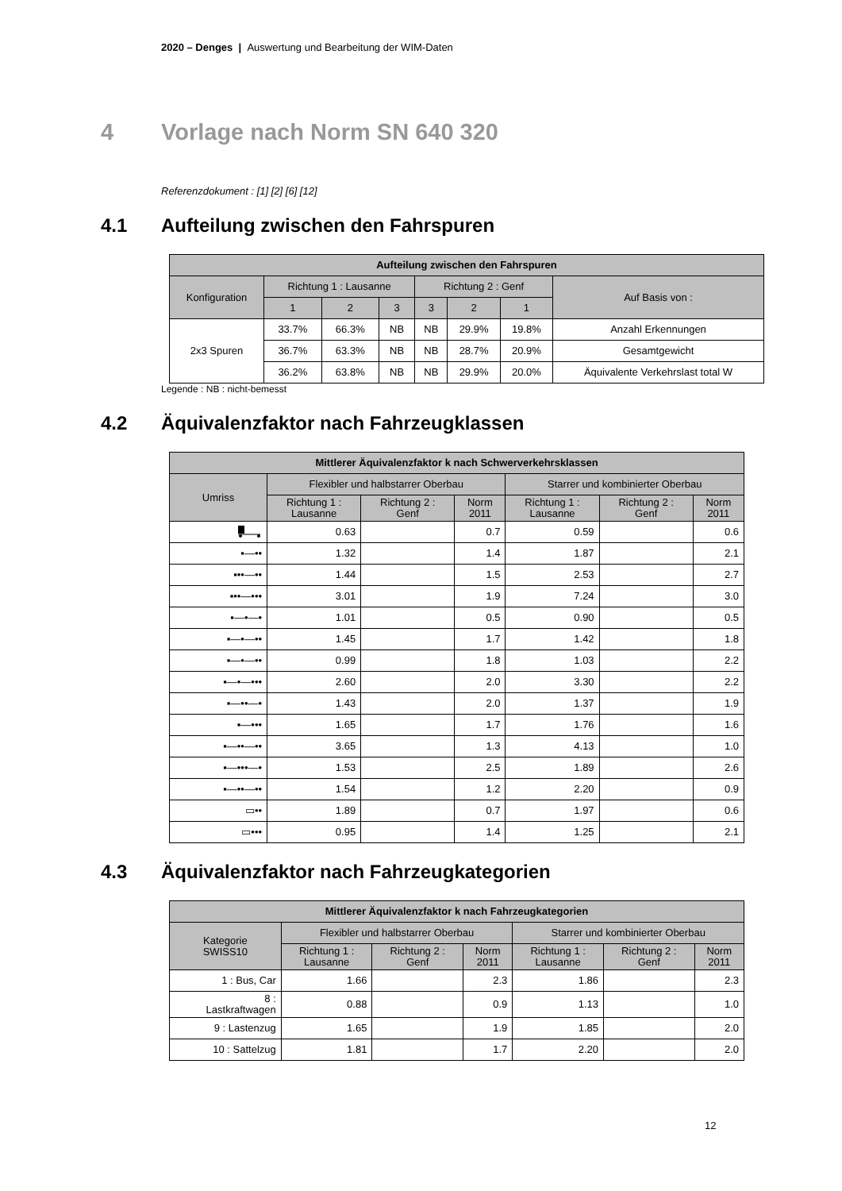2020 – Denges | Auswertung und Bearbeitung der WIM-Daten
4 Vorlage nach Norm SN 640 320
Referenzdokument : [1] [2] [6] [12]
4.1 Aufteilung zwischen den Fahrspuren
| Aufteilung zwischen den Fahrspuren | | | | | | | |
| --- | --- | --- | --- | --- | --- | --- | --- |
| Konfiguration | Richtung 1 : Lausanne | | | Richtung 2 : Genf | | | Auf Basis von : |
| | 1 | 2 | 3 | 3 | 2 | 1 | |
| 2x3 Spuren | 33.7% | 66.3% | NB | NB | 29.9% | 19.8% | Anzahl Erkennungen |
| | 36.7% | 63.3% | NB | NB | 28.7% | 20.9% | Gesamtgewicht |
| | 36.2% | 63.8% | NB | NB | 29.9% | 20.0% | Äquivalente Verkehrslast total W |
Legende : NB : nicht-bemesst
4.2 Äquivalenzfaktor nach Fahrzeugklassen
| Mittlerer Äquivalenzfaktor k nach Schwerverkehrsklassen | | | | | | |
| --- | --- | --- | --- | --- | --- | --- |
| Umriss | Flexibler und halbstarrer Oberbau | | | Starrer und kombinierter Oberbau | | |
| | Richtung 1 : Lausanne | Richtung 2 : Genf | Norm 2011 | Richtung 1 : Lausanne | Richtung 2 : Genf | Norm 2011 |
| | 0.63 | | 0.7 | 0.59 | | 0.6 |
| ▪—•• | 1.32 | | 1.4 | 1.87 | | 2.1 |
| ▪••—•• | 1.44 | | 1.5 | 2.53 | | 2.7 |
| ▪••—••• | 3.01 | | 1.9 | 7.24 | | 3.0 |
| ▪—•—• | 1.01 | | 0.5 | 0.90 | | 0.5 |
| ▪—•—•• | 1.45 | | 1.7 | 1.42 | | 1.8 |
| ▪—•—•• | 0.99 | | 1.8 | 1.03 | | 2.2 |
| ▪—•—••• | 2.60 | | 2.0 | 3.30 | | 2.2 |
| ▪—••—• | 1.43 | | 2.0 | 1.37 | | 1.9 |
| ▪—••• | 1.65 | | 1.7 | 1.76 | | 1.6 |
| ▪—••—•• | 3.65 | | 1.3 | 4.13 | | 1.0 |
| ▪—•••—• | 1.53 | | 2.5 | 1.89 | | 2.6 |
| ▪—••—•• | 1.54 | | 1.2 | 2.20 | | 0.9 |
| ▭•• | 1.89 | | 0.7 | 1.97 | | 0.6 |
| ▭••• | 0.95 | | 1.4 | 1.25 | | 2.1 |
4.3 Äquivalenzfaktor nach Fahrzeugkategorien
| Mittlerer Äquivalenzfaktor k nach Fahrzeugkategorien | | | | | | |
| --- | --- | --- | --- | --- | --- | --- |
| Kategorie SWISS10 | Flexibler und halbstarrer Oberbau | | | Starrer und kombinierter Oberbau | | |
| | Richtung 1 : Lausanne | Richtung 2 : Genf | Norm 2011 | Richtung 1 : Lausanne | Richtung 2 : Genf | Norm 2011 |
| 1 : Bus, Car | 1.66 | | 2.3 | 1.86 | | 2.3 |
| 8 : Lastkraftwagen | 0.88 | | 0.9 | 1.13 | | 1.0 |
| 9 : Lastenzug | 1.65 | | 1.9 | 1.85 | | 2.0 |
| 10 : Sattelzug | 1.81 | | 1.7 | 2.20 | | 2.0 |
12